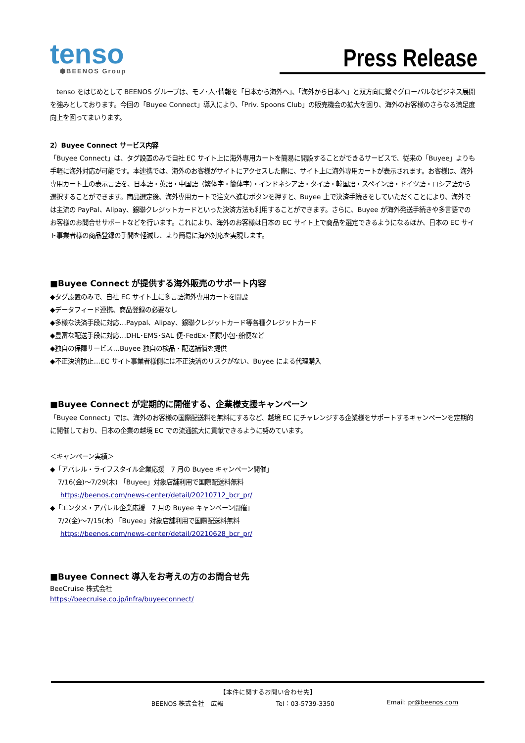tenso
⬢BEENOS Group
Press Release
　tenso をはじめとして BEENOS グループは、モノ･人･情報を「日本から海外へ」、「海外から日本へ」と双方向に繋ぐグローバルなビジネス展開を強みとしております。今回の「Buyee Connect」導入により、「Priv. Spoons Club」の販売機会の拡大を図り、海外のお客様のさらなる満足度向上を図ってまいります。
2）Buyee Connect サービス内容
「Buyee Connect」は、タグ設置のみで自社 EC サイト上に海外専用カートを簡易に開設することができるサービスで、従来の「Buyee」よりも手軽に海外対応が可能です。本連携では、海外のお客様がサイトにアクセスした際に、サイト上に海外専用カートが表示されます。お客様は、海外専用カート上の表示言語を、日本語・英語・中国語（繁体字・簡体字）・インドネシア語・タイ語・韓国語・スペイン語・ドイツ語・ロシア語から選択することができます。商品選定後、海外専用カートで注文へ進むボタンを押すと、Buyee 上で決済手続きをしていただくことにより、海外では主流の PayPal、Alipay、銀聯クレジットカードといった決済方法も利用することができます。さらに、Buyee が海外発送手続きや多言語でのお客様のお問合せサポートなどを行います。これにより、海外のお客様は日本の EC サイト上で商品を選定できるようになるほか、日本の EC サイト事業者様の商品登録の手間を軽減し、より簡易に海外対応を実現します。
■Buyee Connect が提供する海外販売のサポート内容
◆タグ設置のみで、自社 EC サイト上に多言語海外専用カートを開設
◆データフィード連携、商品登録の必要なし
◆多様な決済手段に対応…Paypal、Alipay、銀聯クレジットカード等各種クレジットカード
◆豊富な配送手段に対応…DHL･EMS･SAL 便･FedEx･国際小包･船便など
◆独自の保障サービス…Buyee 独自の検品・配送補償を提供
◆不正決済防止…EC サイト事業者様側には不正決済のリスクがない、Buyee による代理購入
■Buyee Connect が定期的に開催する、企業様支援キャンペーン
「Buyee Connect」では、海外のお客様の国際配送料を無料にするなど、越境 EC にチャレンジする企業様をサポートするキャンペーンを定期的に開催しており、日本の企業の越境 EC での流通拡大に貢献できるように努めています。
＜キャンペーン実績＞
◆「アパレル・ライフスタイル企業応援　7 月の Buyee キャンペーン開催」
7/16(金)～7/29(木) 「Buyee」対象店舗利用で国際配送料無料
https://beenos.com/news-center/detail/20210712_bcr_pr/
◆「エンタメ・アパレル企業応援　7 月の Buyee キャンペーン開催」
7/2(金)～7/15(木) 「Buyee」対象店舗利用で国際配送料無料
https://beenos.com/news-center/detail/20210628_bcr_pr/
■Buyee Connect 導入をお考えの方のお問合せ先
BeeCruise 株式会社
https://beecruise.co.jp/infra/buyeeconnect/
【本件に関するお問い合わせ先】
BEENOS 株式会社　広報 Tel：03-5739-3350 Email: pr@beenos.com